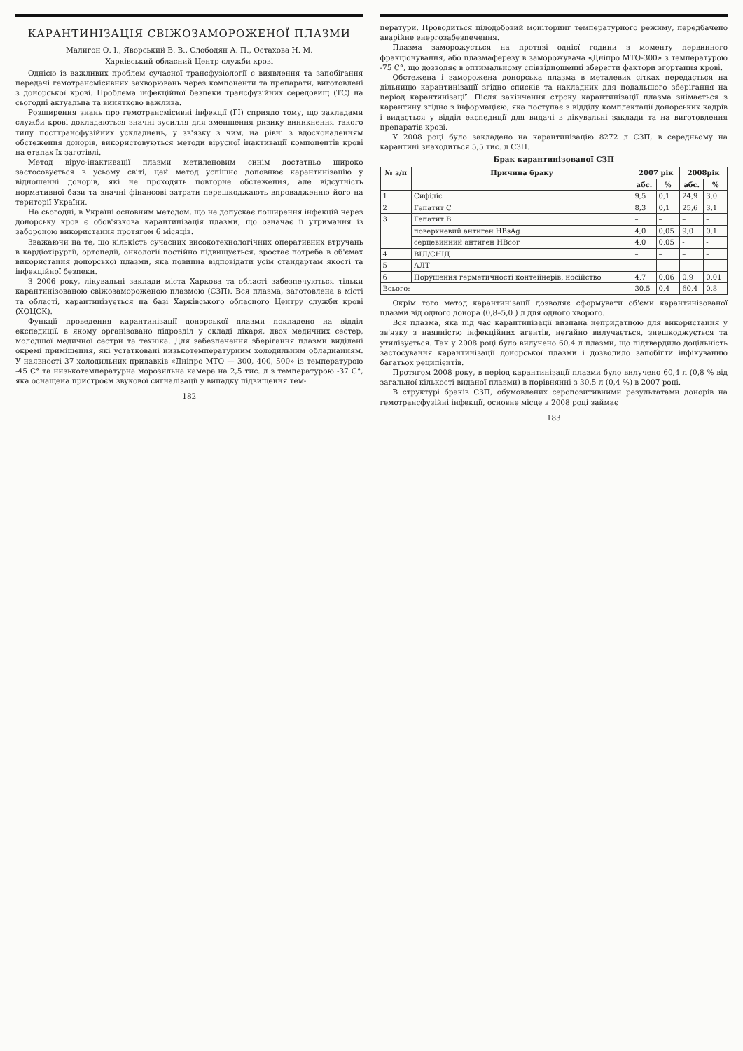КАРАНТИНІЗАЦІЯ СВІЖОЗАМОРОЖЕНОЇ ПЛАЗМИ
Малигон О. І., Яворський В. В., Слободян А. П., Остахова Н. М.
Харківський обласний Центр служби крові
Однією із важливих проблем сучасної трансфузіології є виявлення та запобігання передачі гемотрансмісивних захворювань через компоненти та препарати, виготовлені з донорської крові. Проблема інфекційної безпеки трансфузійних середовищ (ТС) на сьогодні актуальна та винятково важлива.
Розширення знань про гемотрансмісивні інфекції (ГІ) сприяло тому, що закладами служби крові докладаються значні зусилля для зменшення ризику виникнення такого типу посттрансфузійних ускладнень, у зв'язку з чим, на рівні з вдосконаленням обстеження донорів, використовуються методи вірусної інактивації компонентів крові на етапах їх заготівлі.
Метод вірус-інактивації плазми метиленовим синім достатньо широко застосовується в усьому світі, цей метод успішно доповнює карантинізацію у відношенні донорів, які не проходять повторне обстеження, але відсутність нормативної бази та значні фінансові затрати перешкоджають впровадженню його на території України.
На сьогодні, в Україні основним методом, що не допускає поширення інфекцій через донорську кров є обов'язкова карантинізація плазми, що означає її утримання із забороною використання протягом 6 місяців.
Зважаючи на те, що кількість сучасних високотехнологічних оперативних втручань в кардіохірургії, ортопедії, онкології постійно підвищується, зростає потреба в об'ємах використання донорської плазми, яка повинна відповідати усім стандартам якості та інфекційної безпеки.
З 2006 року, лікувальні заклади міста Харкова та області забезпечуються тільки карантинізованою свіжозамороженою плазмою (СЗП). Вся плазма, заготовлена в місті та області, карантинізується на базі Харківського обласного Центру служби крові (ХОЦСК).
Функції проведення карантинізації донорської плазми покладено на відділ експедиції, в якому організовано підрозділ у складі лікаря, двох медичних сестер, молодшої медичної сестри та техніка. Для забезпечення зберігання плазми виділені окремі приміщення, які устатковані низькотемпературним холодильним обладнанням. У наявності 37 холодильних прилавків «Дніпро МТО — 300, 400, 500» із температурою -45 С° та низькотемпературна морозильна камера на 2,5 тис. л з температурою -37 С°, яка оснащена пристроєм звукової сигналізації у випадку підвищення тем-
182
ператури. Проводиться цілодобовий моніторинг температурного режиму, передбачено аварійне енергозабезпечення.
Плазма заморожується на протязі однієї години з моменту первинного фракціонування, або плазмаферезу в заморожувача «Дніпро МТО-300» з температурою -75 С°, що дозволяє в оптимальному співвідношенні зберегти фактори згортання крові.
Обстежена і заморожена донорська плазма в металевих сітках передається на дільницю карантинізації згідно списків та накладних для подальшого зберігання на період карантинізації. Після закінчення строку карантинізації плазма знімається з карантину згідно з інформацією, яка поступає з відділу комплектації донорських кадрів і видається у відділ експедиції для видачі в лікувальні заклади та на виготовлення препаратів крові.
У 2008 році було закладено на карантинізацію 8272 л СЗП, в середньому на карантині знаходиться 5,5 тис. л СЗП.
Брак карантинізованої СЗП
| № з/п | Причина браку | 2007 рік | | 2008рік | |
| --- | --- | --- | --- | --- | --- |
| | | абс. | % | абс. | % |
| 1 | Сифіліс | 9,5 | 0,1 | 24,9 | 3,0 |
| 2 | Гепатит С | 8,3 | 0,1 | 25,6 | 3,1 |
| 3 | Гепатит В | – | – | – | – |
| | поверхневий антиген HBsAg | 4,0 | 0,05 | 9,0 | 0,1 |
| | серцевинний антиген HBcor | 4,0 | 0,05 | - | - |
| 4 | ВІЛ/СНІД | – | – | – | – |
| 5 | АЛТ | | | – | – |
| 6 | Порушення герметичності контейнерів, носійство | 4,7 | 0,06 | 0,9 | 0,01 |
| Всього: | | 30,5 | 0,4 | 60,4 | 0,8 |
Окрім того метод карантинізації дозволяє сформувати об'єми карантинізованої плазми від одного донора (0,8–5,0 ) л для одного хворого.
Вся плазма, яка під час карантинізації визнана непридатною для використання у зв'язку з наявністю інфекційних агентів, негайно вилучається, знешкоджується та утилізується. Так у 2008 році було вилучено 60,4 л плазми, що підтвердило доцільність застосування карантинізації донорської плазми і дозволило запобігти інфікуванню багатьох реципієнтів.
Протягом 2008 року, в період карантинізації плазми було вилучено 60,4 л (0,8 % від загальної кількості виданої плазми) в порівнянні з 30,5 л (0,4 %) в 2007 році.
В структурі браків СЗП, обумовлених серопозитивними результатами донорів на гемотрансфузійні інфекції, основне місце в 2008 році займає
183